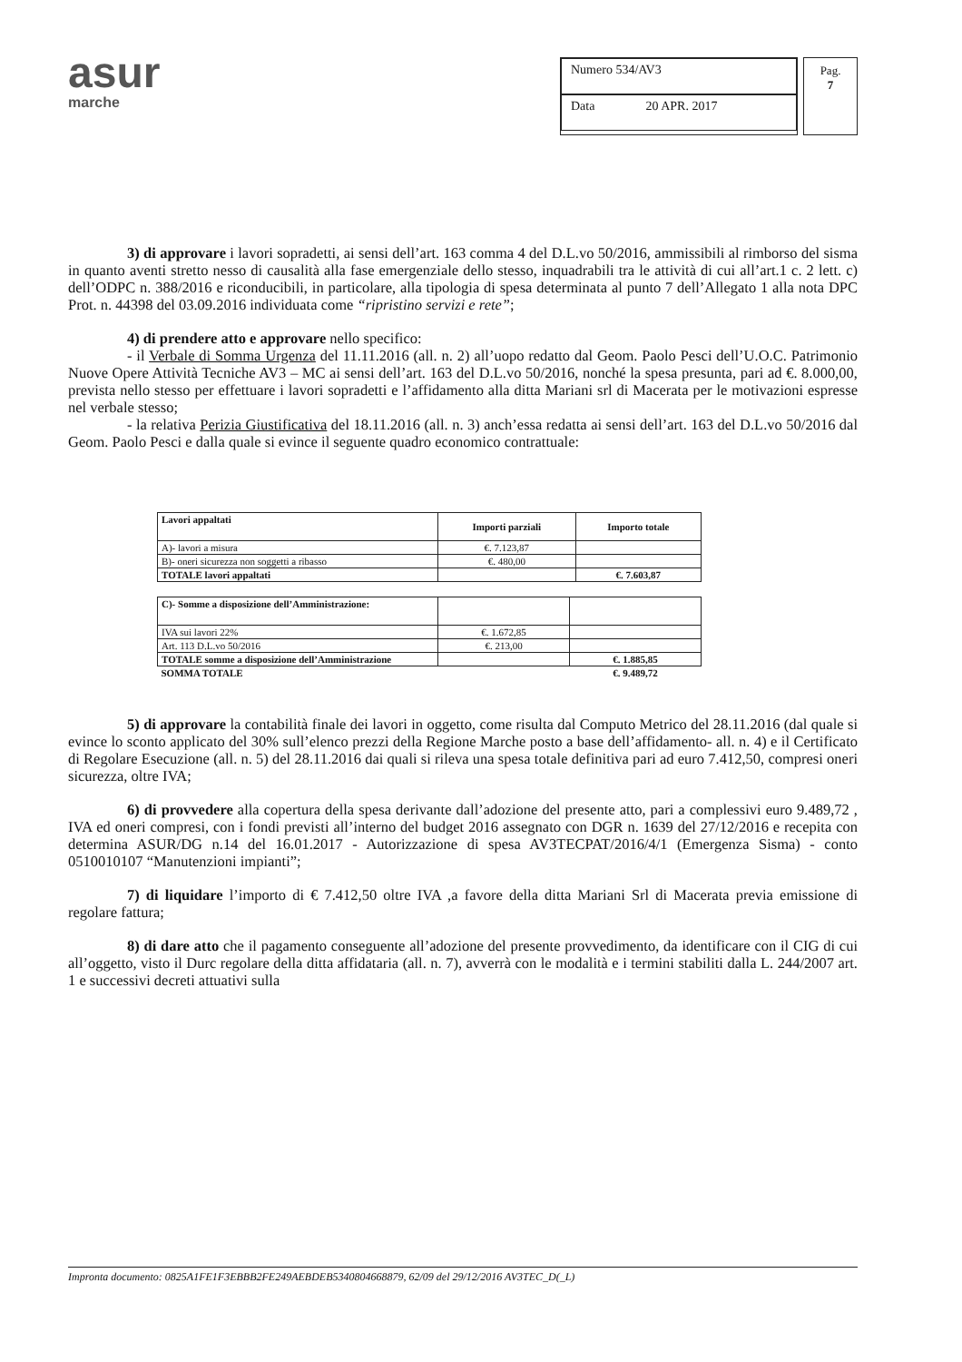asur
marche
Numero 534/AV3
Data 20 APR. 2017
Pag.
7
3) di approvare i lavori sopradetti, ai sensi dell’art. 163 comma 4 del D.L.vo 50/2016, ammissibili al rimborso del sisma in quanto aventi stretto nesso di causalità alla fase emergenziale dello stesso, inquadrabili tra le attività di cui all’art.1 c. 2 lett. c) dell’ODPC n. 388/2016 e riconducibili, in particolare, alla tipologia di spesa determinata al punto 7 dell’Allegato 1 alla nota DPC Prot. n. 44398 del 03.09.2016 individuata come “ripristino servizi e rete”;
4) di prendere atto e approvare nello specifico:
- il Verbale di Somma Urgenza del 11.11.2016 (all. n. 2) all’uopo redatto dal Geom. Paolo Pesci dell’U.O.C. Patrimonio Nuove Opere Attività Tecniche AV3 – MC ai sensi dell’art. 163 del D.L.vo 50/2016, nonché la spesa presunta, pari ad €. 8.000,00, prevista nello stesso per effettuare i lavori sopradetti e l’affidamento alla ditta Mariani srl di Macerata per le motivazioni espresse nel verbale stesso;
- la relativa Perizia Giustificativa del 18.11.2016 (all. n. 3) anch’essa redatta ai sensi dell’art. 163 del D.L.vo 50/2016 dal Geom. Paolo Pesci e dalla quale si evince il seguente quadro economico contrattuale:
| Lavori appaltati | Importi parziali | Importo totale |
| --- | --- | --- |
| A)- lavori a misura | €. 7.123,87 | |
| B)- oneri sicurezza non soggetti a ribasso | €. 480,00 | |
| TOTALE lavori appaltati | | €. 7.603,87 |
| C)- Somme a disposizione dell’Amministrazione: | | |
| IVA sui lavori 22% | €. 1.672,85 | |
| Art. 113 D.L.vo 50/2016 | €. 213,00 | |
| TOTALE somme a disposizione dell’Amministrazione | | €. 1.885,85 |
| SOMMA TOTALE | | €. 9.489,72 |
5) di approvare la contabilità finale dei lavori in oggetto, come risulta dal Computo Metrico del 28.11.2016 (dal quale si evince lo sconto applicato del 30% sull’elenco prezzi della Regione Marche posto a base dell’affidamento- all. n. 4) e il Certificato di Regolare Esecuzione (all. n. 5) del 28.11.2016 dai quali si rileva una spesa totale definitiva pari ad euro 7.412,50, compresi oneri sicurezza, oltre IVA;
6) di provvedere alla copertura della spesa derivante dall’adozione del presente atto, pari a complessivi euro 9.489,72 , IVA ed oneri compresi, con i fondi previsti all’interno del budget 2016 assegnato con DGR n. 1639 del 27/12/2016 e recepita con determina ASUR/DG n.14 del 16.01.2017 - Autorizzazione di spesa AV3TECPAT/2016/4/1 (Emergenza Sisma) - conto 0510010107 “Manutenzioni impianti”;
7) di liquidare l’importo di € 7.412,50 oltre IVA ,a favore della ditta Mariani Srl di Macerata previa emissione di regolare fattura;
8) di dare atto che il pagamento conseguente all’adozione del presente provvedimento, da identificare con il CIG di cui all’oggetto, visto il Durc regolare della ditta affidataria (all. n. 7), avverrà con le modalità e i termini stabiliti dalla L. 244/2007 art. 1 e successivi decreti attuativi sulla
Impronta documento: 0825A1FE1F3EBBB2FE249AEBDEB5340804668879, 62/09 del 29/12/2016 AV3TEC_D(_L)